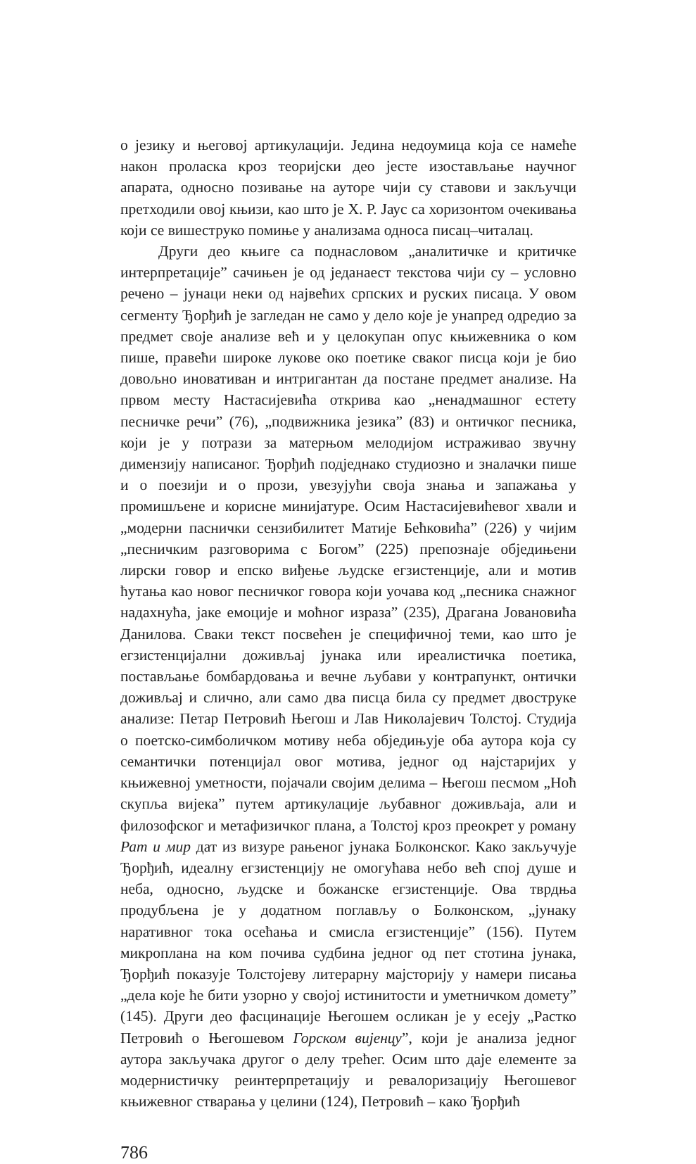о језику и његовој артикулацији. Једина недоумица која се намеће након проласка кроз теоријски део јесте изостављање научног апарата, односно позивање на ауторе чији су ставови и закључци претходили овој књизи, као што је Х. Р. Јаус са хоризонтом очекивања који се вишеструко помиње у анализама односа писац–читалац.
Други део књиге са поднасловом „аналитичке и критичке интерпретације” сачињен је од једанаест текстова чији су – условно речено – јунаци неки од највећих српских и руских писаца. У овом сегменту Ђорђић је загледан не само у дело које је унапред одредио за предмет своје анализе већ и у целокупан опус књижевника о ком пише, правећи широке лукове око поетике сваког писца који је био довољно иновативан и интригантан да постане предмет анализе. На првом месту Настасијевића открива као „ненадмашног естету песничке речи” (76), „подвижника језика” (83) и онтичког песника, који је у потрази за матерњом мелодијом истраживао звучну димензију написаног. Ђорђић подједнако студиозно и зналачки пише и о поезији и о прози, увезујући своја знања и запажања у промишљене и корисне минијатуре. Осим Настасијевићевог хвали и „модерни паснички сензибилитет Матије Бећковића” (226) у чијим „песничким разговорима с Богом” (225) препознаје обједињени лирски говор и епско виђење људске егзистенције, али и мотив ћутања као новог песничког говора који уочава код „песника снажног надахнућа, јаке емоције и моћног израза” (235), Драгана Јовановића Данилова. Сваки текст посвећен је специфичној теми, као што је егзистенцијални доживљај јунака или иреалистичка поетика, постављање бомбардовања и вечне љубави у контрапункт, онтички доживљај и слично, али само два писца била су предмет двоструке анализе: Петар Петровић Његош и Лав Николајевич Толстој. Студија о поетско-симболичком мотиву неба обједињује оба аутора која су семантички потенцијал овог мотива, једног од најстаријих у књижевној уметности, појачали својим делима – Његош песмом „Ноћ скупља вијека” путем артикулације љубавног доживљаја, али и филозофског и метафизичког плана, а Толстој кроз преокрет у роману Рат и мир дат из визуре рањеног јунака Болконског. Како закључује Ђорђић, идеалну егзистенцију не омогућава небо већ спој душе и неба, односно, људске и божанске егзистенције. Ова тврдња продубљена је у додатном поглављу о Болконском, „јунаку наративног тока осећања и смисла егзистенције” (156). Путем микроплана на ком почива судбина једног од пет стотина јунака, Ђорђић показује Толстојеву литерарну мајсторију у намери писања „дела које ће бити узорно у својој истинитости и уметничком домету” (145). Други део фасцинације Његошем осликан је у есеју „Растко Петровић о Његошевом Горском вијенцу”, који је анализа једног аутора закључака другог о делу трећег. Осим што даје елементе за модернистичку реинтерпретацију и ревалоризацију Његошевог књижевног стварања у целини (124), Петровић – како Ђорђић
786